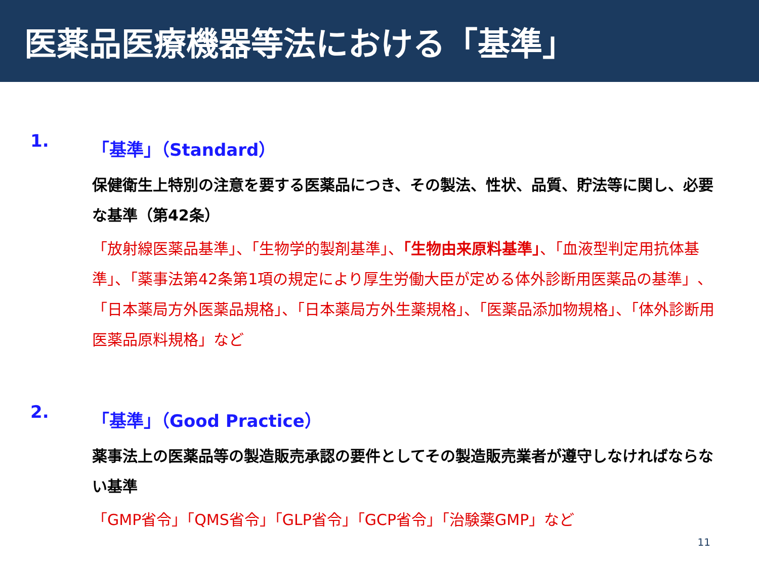医薬品医療機器等法における「基準」
1. 「基準」（Standard）
保健衛生上特別の注意を要する医薬品につき、その製法、性状、品質、貯法等に関し、必要な基準（第42条）
「放射線医薬品基準」、「生物学的製剤基準」、「生物由来原料基準」、「血液型判定用抗体基準」、「薬事法第42条第1項の規定により厚生労働大臣が定める体外診断用医薬品の基準」、「日本薬局方外医薬品規格」、「日本薬局方外生薬規格」、「医薬品添加物規格」、「体外診断用医薬品原料規格」など
2. 「基準」（Good Practice）
薬事法上の医薬品等の製造販売承認の要件としてその製造販売業者が遵守しなければならない基準
「GMP省令」「QMS省令」「GLP省令」「GCP省令」「治験薬GMP」など
11